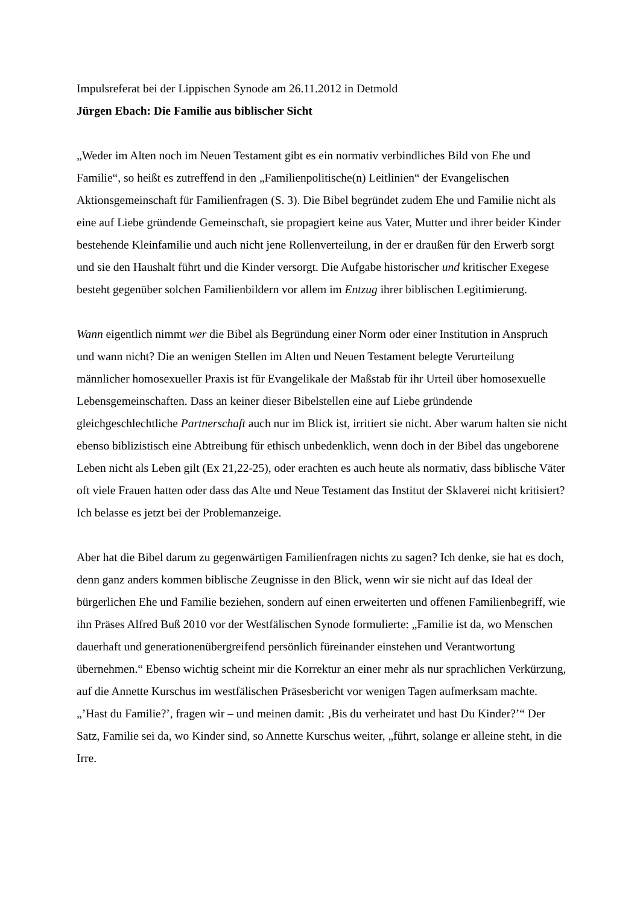Impulsreferat bei der Lippischen Synode am 26.11.2012 in Detmold
Jürgen Ebach: Die Familie aus biblischer Sicht
„Weder im Alten noch im Neuen Testament gibt es ein normativ verbindliches Bild von Ehe und Familie“, so heißt es zutreffend in den „Familienpolitische(n) Leitlinien“ der Evangelischen Aktionsgemeinschaft für Familienfragen (S. 3). Die Bibel begründet zudem Ehe und Familie nicht als eine auf Liebe gründende Gemeinschaft, sie propagiert keine aus Vater, Mutter und ihrer beider Kinder bestehende Kleinfamilie und auch nicht jene Rollenverteilung, in der er draußen für den Erwerb sorgt und sie den Haushalt führt und die Kinder versorgt. Die Aufgabe historischer und kritischer Exegese besteht gegenüber solchen Familienbildern vor allem im Entzug ihrer biblischen Legitimierung.
Wann eigentlich nimmt wer die Bibel als Begründung einer Norm oder einer Institution in Anspruch und wann nicht? Die an wenigen Stellen im Alten und Neuen Testament belegte Verurteilung männlicher homosexueller Praxis ist für Evangelikale der Maßstab für ihr Urteil über homosexuelle Lebensgemeinschaften. Dass an keiner dieser Bibelstellen eine auf Liebe gründende gleichgeschlechtliche Partnerschaft auch nur im Blick ist, irritiert sie nicht. Aber warum halten sie nicht ebenso biblizistisch eine Abtreibung für ethisch unbedenklich, wenn doch in der Bibel das ungeborene Leben nicht als Leben gilt (Ex 21,22-25), oder erachten es auch heute als normativ, dass biblische Väter oft viele Frauen hatten oder dass das Alte und Neue Testament das Institut der Sklaverei nicht kritisiert? Ich belasse es jetzt bei der Problemanzeige.
Aber hat die Bibel darum zu gegenwärtigen Familienfragen nichts zu sagen? Ich denke, sie hat es doch, denn ganz anders kommen biblische Zeugnisse in den Blick, wenn wir sie nicht auf das Ideal der bürgerlichen Ehe und Familie beziehen, sondern auf einen erweiterten und offenen Familienbegriff, wie ihn Präses Alfred Buß 2010 vor der Westfälischen Synode formulierte: „Familie ist da, wo Menschen dauerhaft und generationenübergreifend persönlich füreinander einstehen und Verantwortung übernehmen.“ Ebenso wichtig scheint mir die Korrektur an einer mehr als nur sprachlichen Verkürzung, auf die Annette Kurschus im westfälischen Präsesbericht vor wenigen Tagen aufmerksam machte. „’Hast du Familie?’, fragen wir – und meinen damit: ‚Bis du verheiratet und hast Du Kinder?’“ Der Satz, Familie sei da, wo Kinder sind, so Annette Kurschus weiter, „führt, solange er alleine steht, in die Irre.